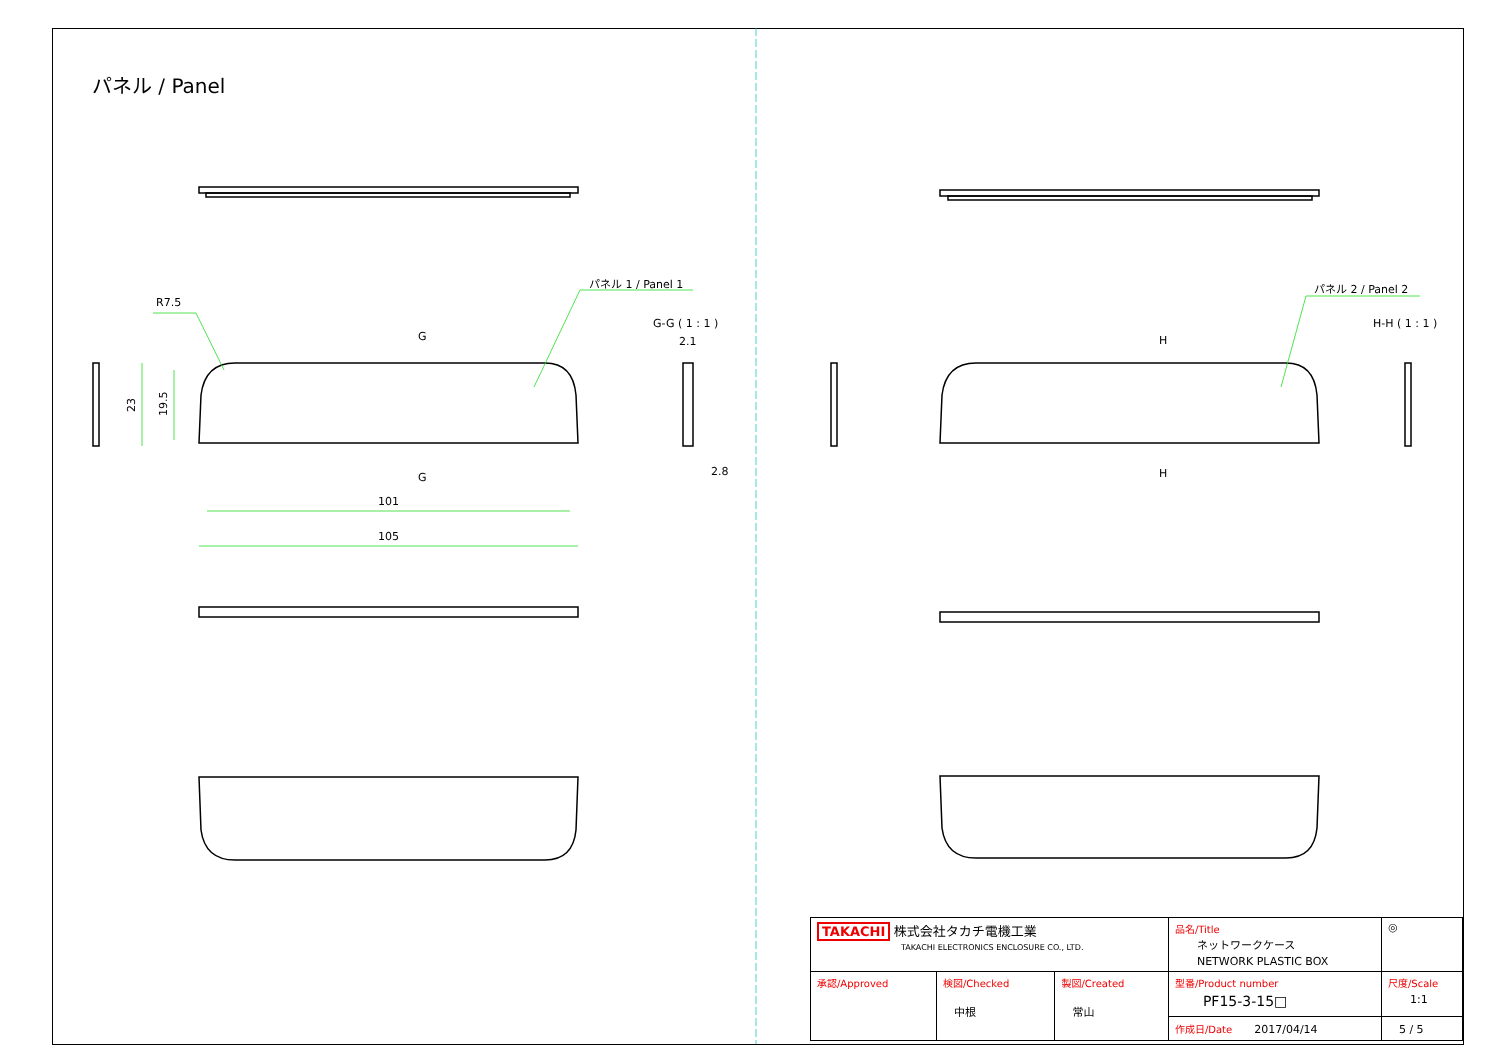パネル / Panel
R7.5
パネル 1 / Panel 1
G-G ( 1 : 1 )
2.1
2.8
G
G
101
105
23
19.5
パネル 2 / Panel 2
H-H ( 1 : 1 )
H
H
| TAKACHI 株式会社タカチ電機工業 TAKACHI ELECTRONICS ENCLOSURE CO., LTD. | | | 品名/Title ネットワークケース NETWORK PLASTIC BOX | ◎ |
| 承認/Approved | 検図/Checked 中根 | 製図/Created 常山 | 型番/Product number PF15-3-15□ | 尺度/Scale 1:1 |
| | | | 作成日/Date 2017/04/14 | 5 / 5 |